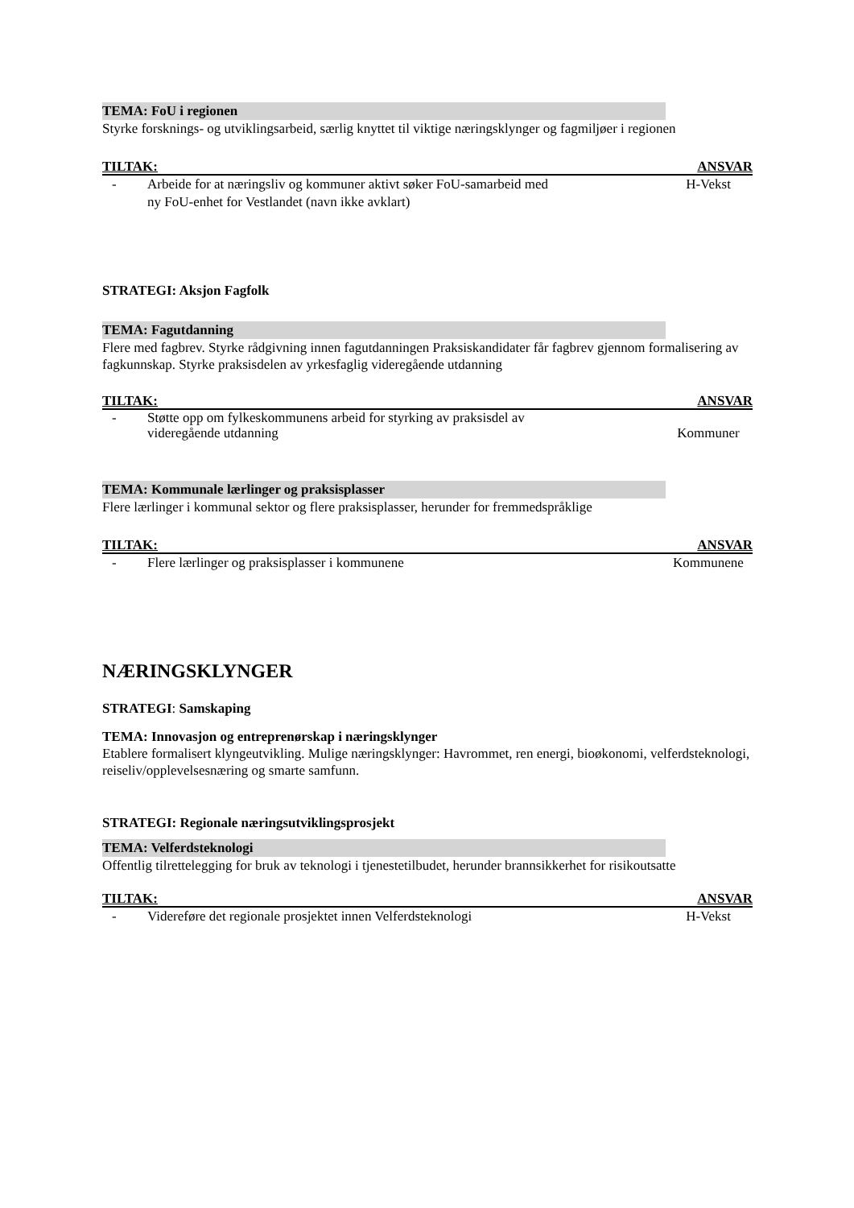TEMA: FoU i regionen
Styrke forsknings- og utviklingsarbeid, særlig knyttet til viktige næringsklynger og fagmiljøer i regionen
TILTAK: ANSVAR
- Arbeide for at næringsliv og kommuner aktivt søker FoU-samarbeid med
ny FoU-enhet for Vestlandet (navn ikke avklart) H-Vekst
STRATEGI: Aksjon Fagfolk
TEMA: Fagutdanning
Flere med fagbrev. Styrke rådgivning innen fagutdanningen Praksiskandidater får fagbrev gjennom formalisering av fagkunnskap. Styrke praksisdelen av yrkesfaglig videregående utdanning
TILTAK: ANSVAR
- Støtte opp om fylkeskommunens arbeid for styrking av praksisdel av
videregående utdanning Kommuner
TEMA: Kommunale lærlinger og praksisplasser
Flere lærlinger i kommunal sektor og flere praksisplasser, herunder for fremmedspråklige
TILTAK: ANSVAR
- Flere lærlinger og praksisplasser i kommunene Kommunene
NÆRINGSKLYNGER
STRATEGI: Samskaping
TEMA: Innovasjon og entreprenørskap i næringsklynger
Etablere formalisert klyngeutvikling. Mulige næringsklynger: Havrommet, ren energi, bioøkonomi, velferdsteknologi, reiseliv/opplevelsesnæring og smarte samfunn.
STRATEGI: Regionale næringsutviklingsprosjekt
TEMA: Velferdsteknologi
Offentlig tilrettelegging for bruk av teknologi i tjenestetilbudet, herunder brannsikkerhet for risikoutsatte
TILTAK: ANSVAR
- Videreføre det regionale prosjektet innen Velferdsteknologi H-Vekst